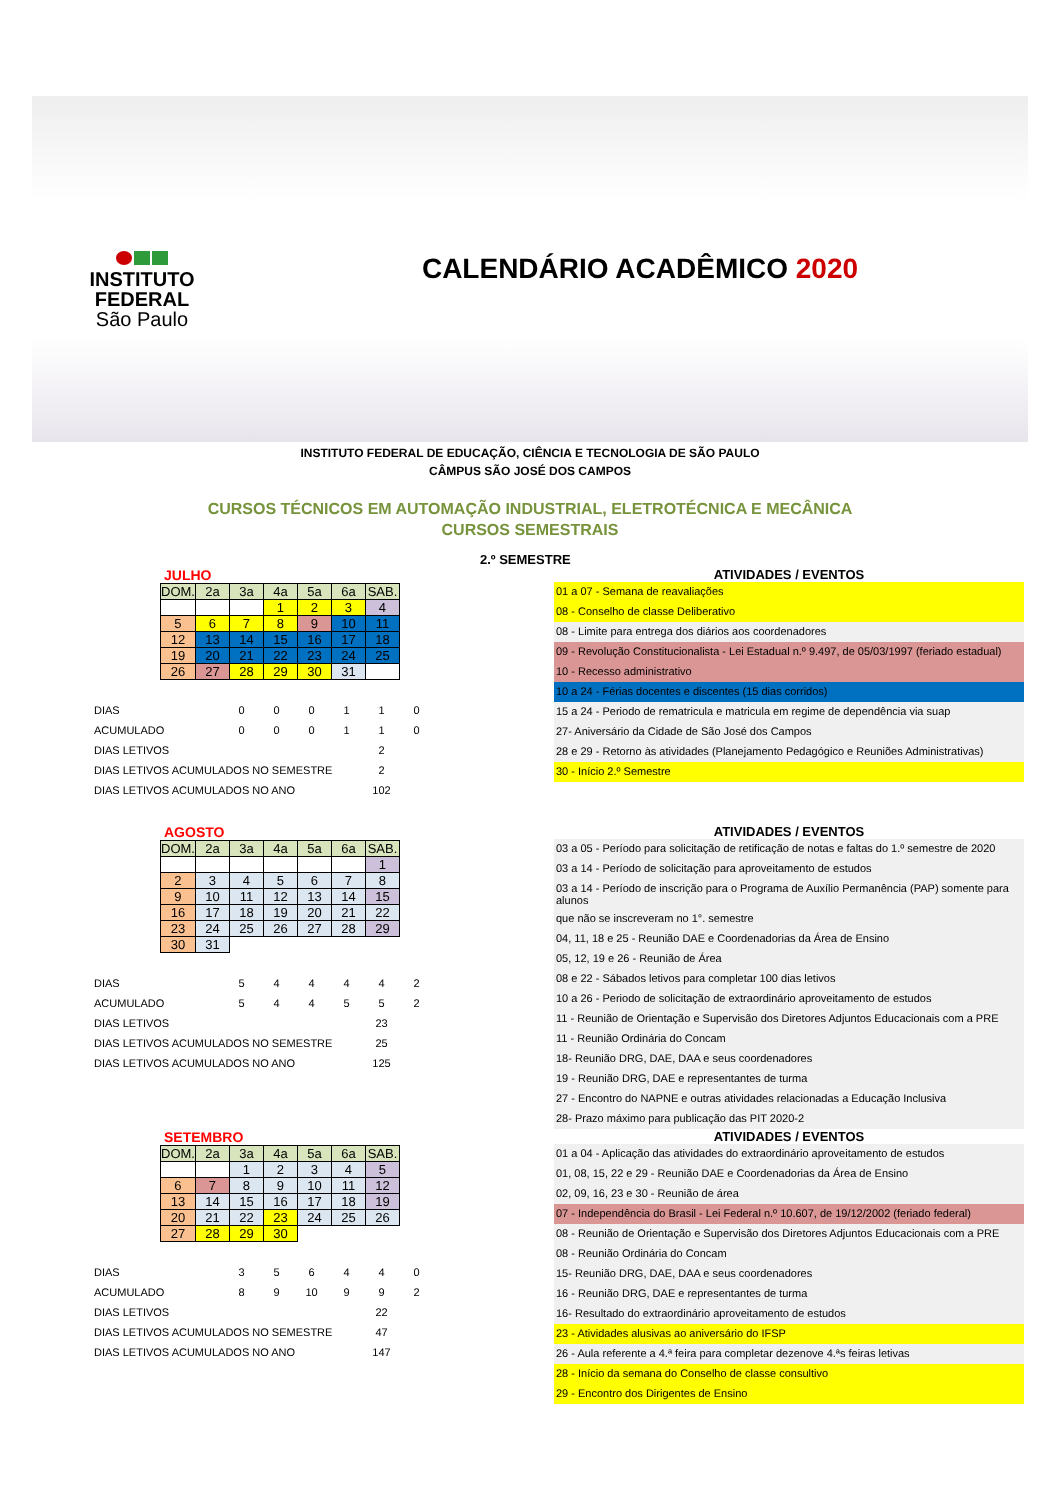INSTITUTO
FEDERAL
São Paulo
CALENDÁRIO ACADÊMICO 2020
INSTITUTO FEDERAL DE EDUCAÇÃO, CIÊNCIA E TECNOLOGIA DE SÃO PAULO
CÂMPUS SÃO JOSÉ DOS CAMPOS
CURSOS TÉCNICOS EM AUTOMAÇÃO INDUSTRIAL, ELETROTÉCNICA E MECÂNICA
CURSOS SEMESTRAIS
2.º SEMESTRE
JULHO
| DOM. | 2a | 3a | 4a | 5a | 6a | SAB. |
| | | | 1 | 2 | 3 | 4 |
| 5 | 6 | 7 | 8 | 9 | 10 | 11 |
| 12 | 13 | 14 | 15 | 16 | 17 | 18 |
| 19 | 20 | 21 | 22 | 23 | 24 | 25 |
| 26 | 27 | 28 | 29 | 30 | 31 | |
| DIAS | 0 | 0 | 0 | 1 | 1 | 0 |
| ACUMULADO | 0 | 0 | 0 | 1 | 1 | 0 |
| DIAS LETIVOS | | | | | 2 | |
| DIAS LETIVOS ACUMULADOS NO SEMESTRE | | | | | 2 | |
| DIAS LETIVOS ACUMULADOS NO ANO | | | | | 102 | |
ATIVIDADES / EVENTOS
01 a 07 - Semana de reavaliações
08 - Conselho de classe Deliberativo
08 - Limite para entrega dos diários aos coordenadores
09 - Revolução Constitucionalista - Lei Estadual n.º 9.497, de 05/03/1997 (feriado estadual)
10 - Recesso administrativo
10 a 24 - Férias docentes e discentes (15 dias corridos)
15 a 24 - Periodo de rematricula e matricula em regime de dependência via suap
27- Aniversário da Cidade de São José dos Campos
28 e 29 - Retorno às atividades (Planejamento Pedagógico e Reuniões Administrativas)
30 - Início 2.º Semestre
AGOSTO
| DOM. | 2a | 3a | 4a | 5a | 6a | SAB. |
| | | | | | | 1 |
| 2 | 3 | 4 | 5 | 6 | 7 | 8 |
| 9 | 10 | 11 | 12 | 13 | 14 | 15 |
| 16 | 17 | 18 | 19 | 20 | 21 | 22 |
| 23 | 24 | 25 | 26 | 27 | 28 | 29 |
| 30 | 31 | | | | | |
| DIAS | 5 | 4 | 4 | 4 | 4 | 2 |
| ACUMULADO | 5 | 4 | 4 | 5 | 5 | 2 |
| DIAS LETIVOS | | | | | 23 | |
| DIAS LETIVOS ACUMULADOS NO SEMESTRE | | | | | 25 | |
| DIAS LETIVOS ACUMULADOS NO ANO | | | | | 125 | |
ATIVIDADES / EVENTOS
03 a 05 - Período para solicitação de retificação de notas e faltas do 1.º semestre de 2020
03 a 14 - Período de solicitação para aproveitamento de estudos
03 a 14 - Período de inscrição para o Programa de Auxílio Permanência (PAP) somente para alunos
que não se inscreveram no 1°. semestre
04, 11, 18 e 25 - Reunião DAE e Coordenadorias da Área de Ensino
05, 12, 19 e 26 - Reunião de Área
08 e 22 - Sábados letivos para completar 100 dias letivos
10 a 26 - Periodo de solicitação de extraordinário aproveitamento de estudos
11 - Reunião de Orientação e Supervisão dos Diretores Adjuntos Educacionais com a PRE
11 - Reunião Ordinária do Concam
18- Reunião DRG, DAE, DAA e seus coordenadores
19 - Reunião DRG, DAE e representantes de turma
27 - Encontro do NAPNE e outras atividades relacionadas a Educação Inclusiva
28- Prazo máximo para publicação das PIT 2020-2
SETEMBRO
| DOM. | 2a | 3a | 4a | 5a | 6a | SAB. |
| | | 1 | 2 | 3 | 4 | 5 |
| 6 | 7 | 8 | 9 | 10 | 11 | 12 |
| 13 | 14 | 15 | 16 | 17 | 18 | 19 |
| 20 | 21 | 22 | 23 | 24 | 25 | 26 |
| 27 | 28 | 29 | 30 | | | |
| DIAS | 3 | 5 | 6 | 4 | 4 | 0 |
| ACUMULADO | 8 | 9 | 10 | 9 | 9 | 2 |
| DIAS LETIVOS | | | | | 22 | |
| DIAS LETIVOS ACUMULADOS NO SEMESTRE | | | | | 47 | |
| DIAS LETIVOS ACUMULADOS NO ANO | | | | | 147 | |
ATIVIDADES / EVENTOS
01 a 04 - Aplicação das atividades do extraordinário aproveitamento de estudos
01, 08, 15, 22 e 29 - Reunião DAE e Coordenadorias da Área de Ensino
02, 09, 16, 23 e 30 - Reunião de área
07 - Independência do Brasil - Lei Federal n.º 10.607, de 19/12/2002 (feriado federal)
08 - Reunião de Orientação e Supervisão dos Diretores Adjuntos Educacionais com a PRE
08 - Reunião Ordinária do Concam
15- Reunião DRG, DAE, DAA e seus coordenadores
16 - Reunião DRG, DAE e representantes de turma
16- Resultado do extraordinário aproveitamento de estudos
23 - Atividades alusivas ao aniversário do IFSP
26 - Aula referente a 4.ª feira para completar dezenove 4.ªs feiras letivas
28 - Início da semana do Conselho de classe consultivo
29 - Encontro dos Dirigentes de Ensino